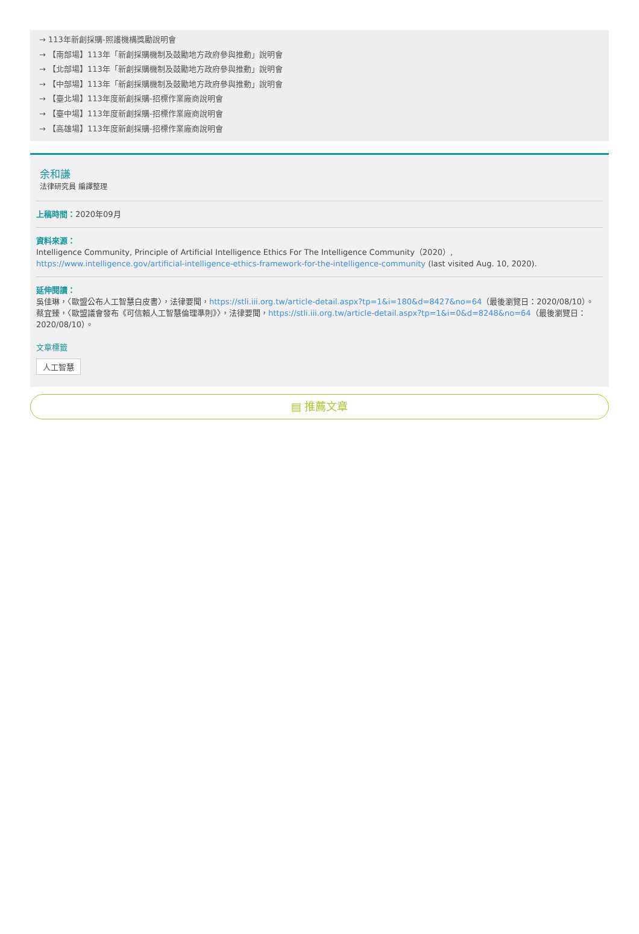→ 113年新創採購-照護機構獎勵說明會
→ 【南部場】113年「新創採購機制及鼓勵地方政府參與推動」說明會
→ 【北部場】113年「新創採購機制及鼓勵地方政府參與推動」說明會
→ 【中部場】113年「新創採購機制及鼓勵地方政府參與推動」說明會
→ 【臺北場】113年度新創採購-招標作業廠商說明會
→ 【臺中場】113年度新創採購-招標作業廠商說明會
→ 【高雄場】113年度新創採購-招標作業廠商說明會
余和謙
法律研究員 編譯整理
上稿時間：2020年09月
資料來源：
Intelligence Community, Principle of Artificial Intelligence Ethics For The Intelligence Community（2020）, https://www.intelligence.gov/artificial-intelligence-ethics-framework-for-the-intelligence-community (last visited Aug. 10, 2020).
延伸閱讀：
吳佳琳，〈歐盟公布人工智慧白皮書〉，法律要聞，https://stli.iii.org.tw/article-detail.aspx?tp=1&i=180&d=8427&no=64（最後瀏覽日：2020/08/10）。
蔡宜臻，〈歐盟議會發布《可信賴人工智慧倫理準則》〉，法律要聞，https://stli.iii.org.tw/article-detail.aspx?tp=1&i=0&d=8248&no=64（最後瀏覽日：2020/08/10）。
文章標籤
人工智慧
▤ 推薦文章